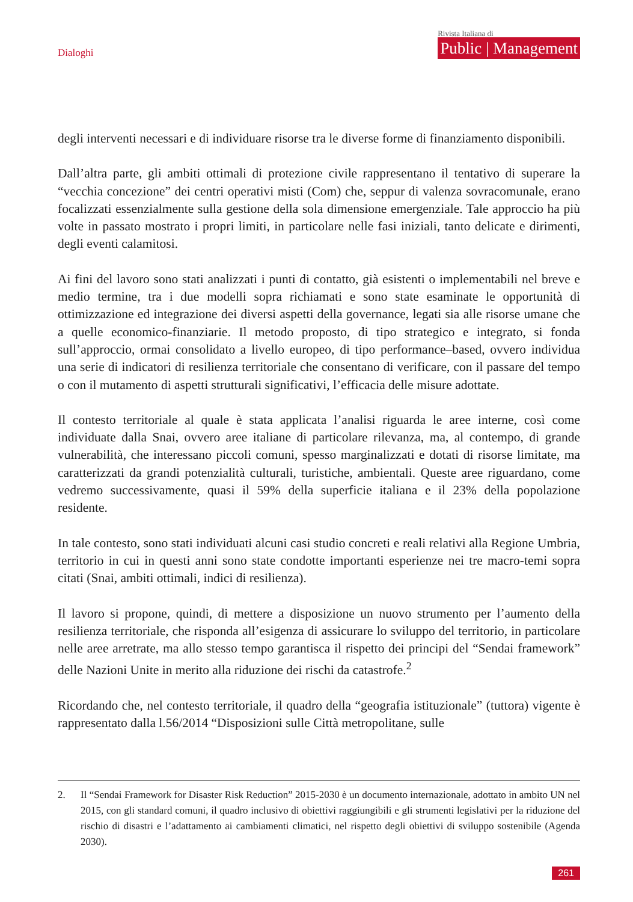Dialoghi
Rivista Italiana di
Public | Management
degli interventi necessari e di individuare risorse tra le diverse forme di finanziamento disponibili.
Dall’altra parte, gli ambiti ottimali di protezione civile rappresentano il tentativo di superare la “vecchia concezione” dei centri operativi misti (Com) che, seppur di valenza sovracomunale, erano focalizzati essenzialmente sulla gestione della sola dimensione emergenziale. Tale approccio ha più volte in passato mostrato i propri limiti, in particolare nelle fasi iniziali, tanto delicate e dirimenti, degli eventi calamitosi.
Ai fini del lavoro sono stati analizzati i punti di contatto, già esistenti o implementabili nel breve e medio termine, tra i due modelli sopra richiamati e sono state esaminate le opportunità di ottimizzazione ed integrazione dei diversi aspetti della governance, legati sia alle risorse umane che a quelle economico-finanziarie. Il metodo proposto, di tipo strategico e integrato, si fonda sull’approccio, ormai consolidato a livello europeo, di tipo performance–based, ovvero individua una serie di indicatori di resilienza territoriale che consentano di verificare, con il passare del tempo o con il mutamento di aspetti strutturali significativi, l’efficacia delle misure adottate.
Il contesto territoriale al quale è stata applicata l’analisi riguarda le aree interne, così come individuate dalla Snai, ovvero aree italiane di particolare rilevanza, ma, al contempo, di grande vulnerabilità, che interessano piccoli comuni, spesso marginalizzati e dotati di risorse limitate, ma caratterizzati da grandi potenzialità culturali, turistiche, ambientali. Queste aree riguardano, come vedremo successivamente, quasi il 59% della superficie italiana e il 23% della popolazione residente.
In tale contesto, sono stati individuati alcuni casi studio concreti e reali relativi alla Regione Umbria, territorio in cui in questi anni sono state condotte importanti esperienze nei tre macro-temi sopra citati (Snai, ambiti ottimali, indici di resilienza).
Il lavoro si propone, quindi, di mettere a disposizione un nuovo strumento per l’aumento della resilienza territoriale, che risponda all’esigenza di assicurare lo sviluppo del territorio, in particolare nelle aree arretrate, ma allo stesso tempo garantisca il rispetto dei principi del “Sendai framework” delle Nazioni Unite in merito alla riduzione dei rischi da catastrofe.<sup>2</sup>
Ricordando che, nel contesto territoriale, il quadro della “geografia istituzionale” (tuttora) vigente è rappresentato dalla l.56/2014 “Disposizioni sulle Città metropolitane, sulle
2. Il “Sendai Framework for Disaster Risk Reduction” 2015-2030 è un documento internazionale, adottato in ambito UN nel 2015, con gli standard comuni, il quadro inclusivo di obiettivi raggiungibili e gli strumenti legislativi per la riduzione del rischio di disastri e l’adattamento ai cambiamenti climatici, nel rispetto degli obiettivi di sviluppo sostenibile (Agenda 2030).
261